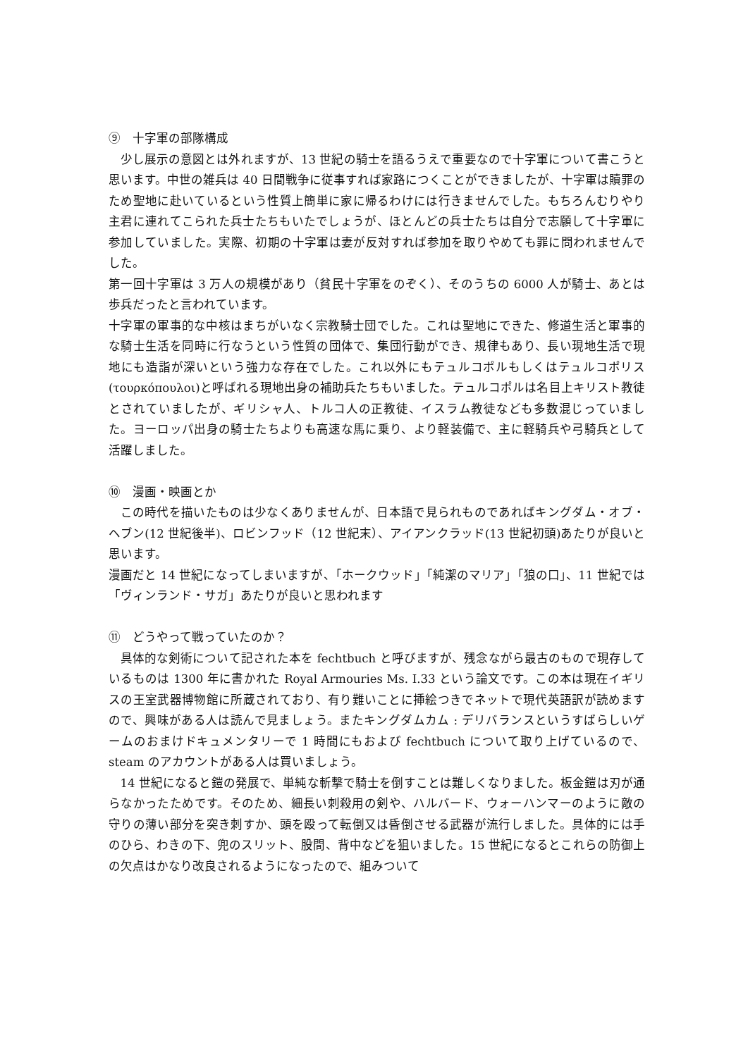⑨　十字軍の部隊構成
少し展示の意図とは外れますが、13 世紀の騎士を語るうえで重要なので十字軍について書こうと思います。中世の雑兵は 40 日間戦争に従事すれば家路につくことができましたが、十字軍は贖罪のため聖地に赴いているという性質上簡単に家に帰るわけには行きませんでした。もちろんむりやり主君に連れてこられた兵士たちもいたでしょうが、ほとんどの兵士たちは自分で志願して十字軍に参加していました。実際、初期の十字軍は妻が反対すれば参加を取りやめても罪に問われませんでした。
第一回十字軍は 3 万人の規模があり（貧民十字軍をのぞく）、そのうちの 6000 人が騎士、あとは歩兵だったと言われています。
十字軍の軍事的な中核はまちがいなく宗教騎士団でした。これは聖地にできた、修道生活と軍事的な騎士生活を同時に行なうという性質の団体で、集団行動ができ、規律もあり、長い現地生活で現地にも造詣が深いという強力な存在でした。これ以外にもテュルコポルもしくはテュルコポリス(τουρκόπουλοι)と呼ばれる現地出身の補助兵たちもいました。テュルコポルは名目上キリスト教徒とされていましたが、ギリシャ人、トルコ人の正教徒、イスラム教徒なども多数混じっていました。ヨーロッパ出身の騎士たちよりも高速な馬に乗り、より軽装備で、主に軽騎兵や弓騎兵として活躍しました。
⑩　漫画・映画とか
この時代を描いたものは少なくありませんが、日本語で見られものであればキングダム・オブ・ヘブン(12 世紀後半)、ロビンフッド（12 世紀末）、アイアンクラッド(13 世紀初頭)あたりが良いと思います。
漫画だと 14 世紀になってしまいますが、「ホークウッド」「純潔のマリア」「狼の口」、11 世紀では「ヴィンランド・サガ」あたりが良いと思われます
⑪　どうやって戦っていたのか？
具体的な剣術について記された本を fechtbuch と呼びますが、残念ながら最古のもので現存しているものは 1300 年に書かれた Royal Armouries Ms. I.33 という論文です。この本は現在イギリスの王室武器博物館に所蔵されており、有り難いことに挿絵つきでネットで現代英語訳が読めますので、興味がある人は読んで見ましょう。またキングダムカム : デリバランスというすばらしいゲームのおまけドキュメンタリーで 1 時間にもおよび fechtbuch について取り上げているので、steam のアカウントがある人は買いましょう。
14 世紀になると鎧の発展で、単純な斬撃で騎士を倒すことは難しくなりました。板金鎧は刃が通らなかったためです。そのため、細長い刺殺用の剣や、ハルバード、ウォーハンマーのように敵の守りの薄い部分を突き刺すか、頭を殴って転倒又は昏倒させる武器が流行しました。具体的には手のひら、わきの下、兜のスリット、股間、背中などを狙いました。15 世紀になるとこれらの防御上の欠点はかなり改良されるようになったので、組みついて